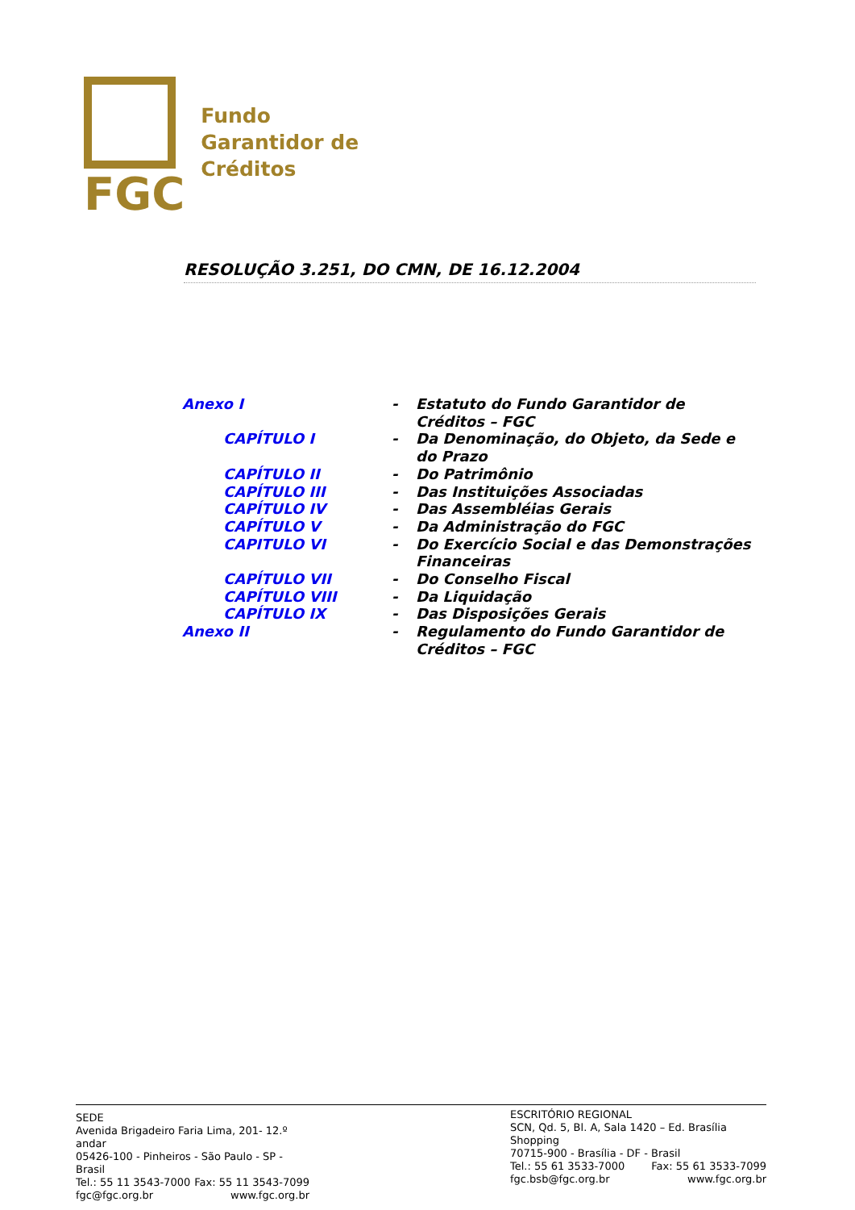FGC
Fundo
Garantidor de
Créditos
RESOLUÇÃO 3.251, DO CMN, DE 16.12.2004
| Anexo I | - | Estatuto do Fundo Garantidor de Créditos – FGC |
| CAPÍTULO I | - | Da Denominação, do Objeto, da Sede e do Prazo |
| CAPÍTULO II | - | Do Patrimônio |
| CAPÍTULO III | - | Das Instituições Associadas |
| CAPÍTULO IV | - | Das Assembléias Gerais |
| CAPÍTULO V | - | Da Administração do FGC |
| CAPITULO VI | - | Do Exercício Social e das Demonstrações Financeiras |
| CAPÍTULO VII | - | Do Conselho Fiscal |
| CAPÍTULO VIII | - | Da Liquidação |
| CAPÍTULO IX | - | Das Disposições Gerais |
| Anexo II | - | Regulamento do Fundo Garantidor de Créditos – FGC |
SEDE
Avenida Brigadeiro Faria Lima, 201- 12.º andar
05426-100 - Pinheiros - São Paulo - SP - Brasil
Tel.: 55 11 3543-7000 Fax: 55 11 3543-7099
fgc@fgc.org.br www.fgc.org.br
ESCRITÓRIO REGIONAL
SCN, Qd. 5, Bl. A, Sala 1420 – Ed. Brasília Shopping
70715-900 - Brasília - DF - Brasil
Tel.: 55 61 3533-7000 Fax: 55 61 3533-7099
fgc.bsb@fgc.org.br www.fgc.org.br